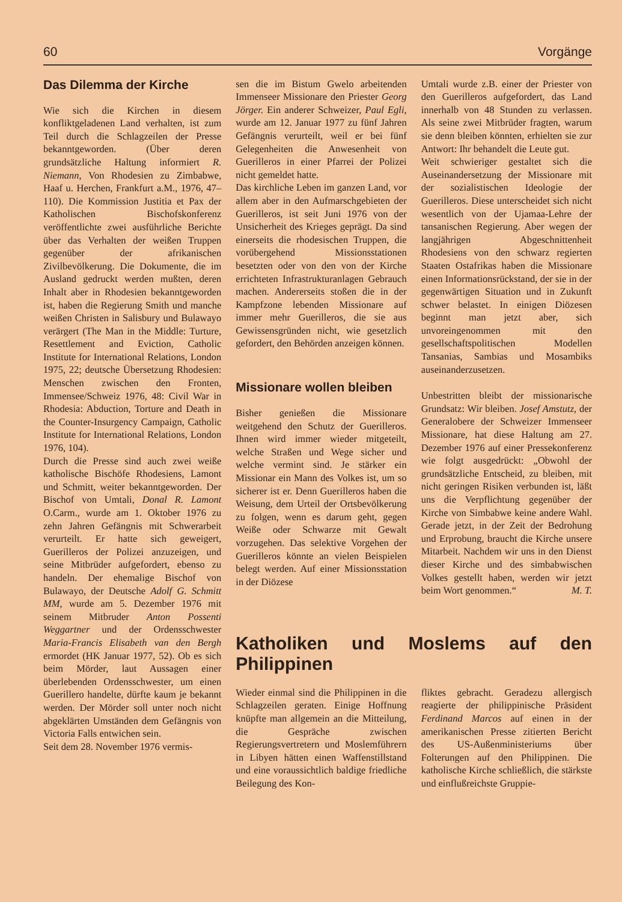60 Vorgänge
Das Dilemma der Kirche
Wie sich die Kirchen in diesem konfliktgeladenen Land verhalten, ist zum Teil durch die Schlagzeilen der Presse bekanntgeworden. (Über deren grundsätzliche Haltung informiert R. Niemann, Von Rhodesien zu Zimbabwe, Haaf u. Herchen, Frankfurt a.M., 1976, 47–110). Die Kommission Justitia et Pax der Katholischen Bischofskonferenz veröffentlichte zwei ausführliche Berichte über das Verhalten der weißen Truppen gegenüber der afrikanischen Zivilbevölkerung. Die Dokumente, die im Ausland gedruckt werden mußten, deren Inhalt aber in Rhodesien bekanntgeworden ist, haben die Regierung Smith und manche weißen Christen in Salisbury und Bulawayo verärgert (The Man in the Middle: Turture, Resettlement and Eviction, Catholic Institute for International Relations, London 1975, 22; deutsche Übersetzung Rhodesien: Menschen zwischen den Fronten, Immensee/Schweiz 1976, 48: Civil War in Rhodesia: Abduction, Torture and Death in the Counter-Insurgency Campaign, Catholic Institute for International Relations, London 1976, 104).
Durch die Presse sind auch zwei weiße katholische Bischöfe Rhodesiens, Lamont und Schmitt, weiter bekanntgeworden. Der Bischof von Umtali, Donal R. Lamont O.Carm., wurde am 1. Oktober 1976 zu zehn Jahren Gefängnis mit Schwerarbeit verurteilt. Er hatte sich geweigert, Guerilleros der Polizei anzuzeigen, und seine Mitbrüder aufgefordert, ebenso zu handeln. Der ehemalige Bischof von Bulawayo, der Deutsche Adolf G. Schmitt MM, wurde am 5. Dezember 1976 mit seinem Mitbruder Anton Possenti Weggartner und der Ordensschwester Maria-Francis Elisabeth van den Bergh ermordet (HK Januar 1977, 52). Ob es sich beim Mörder, laut Aussagen einer überlebenden Ordensschwester, um einen Guerillero handelte, dürfte kaum je bekannt werden. Der Mörder soll unter noch nicht abgeklärten Umständen dem Gefängnis von Victoria Falls entwichen sein.
Seit dem 28. November 1976 vermis-
sen die im Bistum Gwelo arbeitenden Immenseer Missionare den Priester Georg Jörger. Ein anderer Schweizer, Paul Egli, wurde am 12. Januar 1977 zu fünf Jahren Gefängnis verurteilt, weil er bei fünf Gelegenheiten die Anwesenheit von Guerilleros in einer Pfarrei der Polizei nicht gemeldet hatte.
Das kirchliche Leben im ganzen Land, vor allem aber in den Aufmarschgebieten der Guerilleros, ist seit Juni 1976 von der Unsicherheit des Krieges geprägt. Da sind einerseits die rhodesischen Truppen, die vorübergehend Missionsstationen besetzten oder von den von der Kirche errichteten Infrastrukturanlagen Gebrauch machen. Andererseits stoßen die in der Kampfzone lebenden Missionare auf immer mehr Guerilleros, die sie aus Gewissensgründen nicht, wie gesetzlich gefordert, den Behörden anzeigen können.
Missionare wollen bleiben
Bisher genießen die Missionare weitgehend den Schutz der Guerilleros. Ihnen wird immer wieder mitgeteilt, welche Straßen und Wege sicher und welche vermint sind. Je stärker ein Missionar ein Mann des Volkes ist, um so sicherer ist er. Denn Guerilleros haben die Weisung, dem Urteil der Ortsbevölkerung zu folgen, wenn es darum geht, gegen Weiße oder Schwarze mit Gewalt vorzugehen. Das selektive Vorgehen der Guerilleros könnte an vielen Beispielen belegt werden. Auf einer Missionsstation in der Diözese
Umtali wurde z.B. einer der Priester von den Guerilleros aufgefordert, das Land innerhalb von 48 Stunden zu verlassen. Als seine zwei Mitbrüder fragten, warum sie denn bleiben könnten, erhielten sie zur Antwort: Ihr behandelt die Leute gut.
Weit schwieriger gestaltet sich die Auseinandersetzung der Missionare mit der sozialistischen Ideologie der Guerilleros. Diese unterscheidet sich nicht wesentlich von der Ujamaa-Lehre der tansanischen Regierung. Aber wegen der langjährigen Abgeschnittenheit Rhodesiens von den schwarz regierten Staaten Ostafrikas haben die Missionare einen Informationsrückstand, der sie in der gegenwärtigen Situation und in Zukunft schwer belastet. In einigen Diözesen beginnt man jetzt aber, sich unvoreingenommen mit den gesellschaftspolitischen Modellen Tansanias, Sambias und Mosambiks auseinanderzusetzen.
Unbestritten bleibt der missionarische Grundsatz: Wir bleiben. Josef Amstutz, der Generalobere der Schweizer Immenseer Missionare, hat diese Haltung am 27. Dezember 1976 auf einer Pressekonferenz wie folgt ausgedrückt: „Obwohl der grundsätzliche Entscheid, zu bleiben, mit nicht geringen Risiken verbunden ist, läßt uns die Verpflichtung gegenüber der Kirche von Simbabwe keine andere Wahl. Gerade jetzt, in der Zeit der Bedrohung und Erprobung, braucht die Kirche unsere Mitarbeit. Nachdem wir uns in den Dienst dieser Kirche und des simbabwischen Volkes gestellt haben, werden wir jetzt beim Wort genommen.“ M. T.
Katholiken und Moslems auf den Philippinen
Wieder einmal sind die Philippinen in die Schlagzeilen geraten. Einige Hoffnung knüpfte man allgemein an die Mitteilung, die Gespräche zwischen Regierungsvertretern und Moslemführern in Libyen hätten einen Waffenstillstand und eine voraussichtlich baldige friedliche Beilegung des Kon-
fliktes gebracht. Geradezu allergisch reagierte der philippinische Präsident Ferdinand Marcos auf einen in der amerikanischen Presse zitierten Bericht des US-Außenministeriums über Folterungen auf den Philippinen. Die katholische Kirche schließlich, die stärkste und einflußreichste Gruppie-